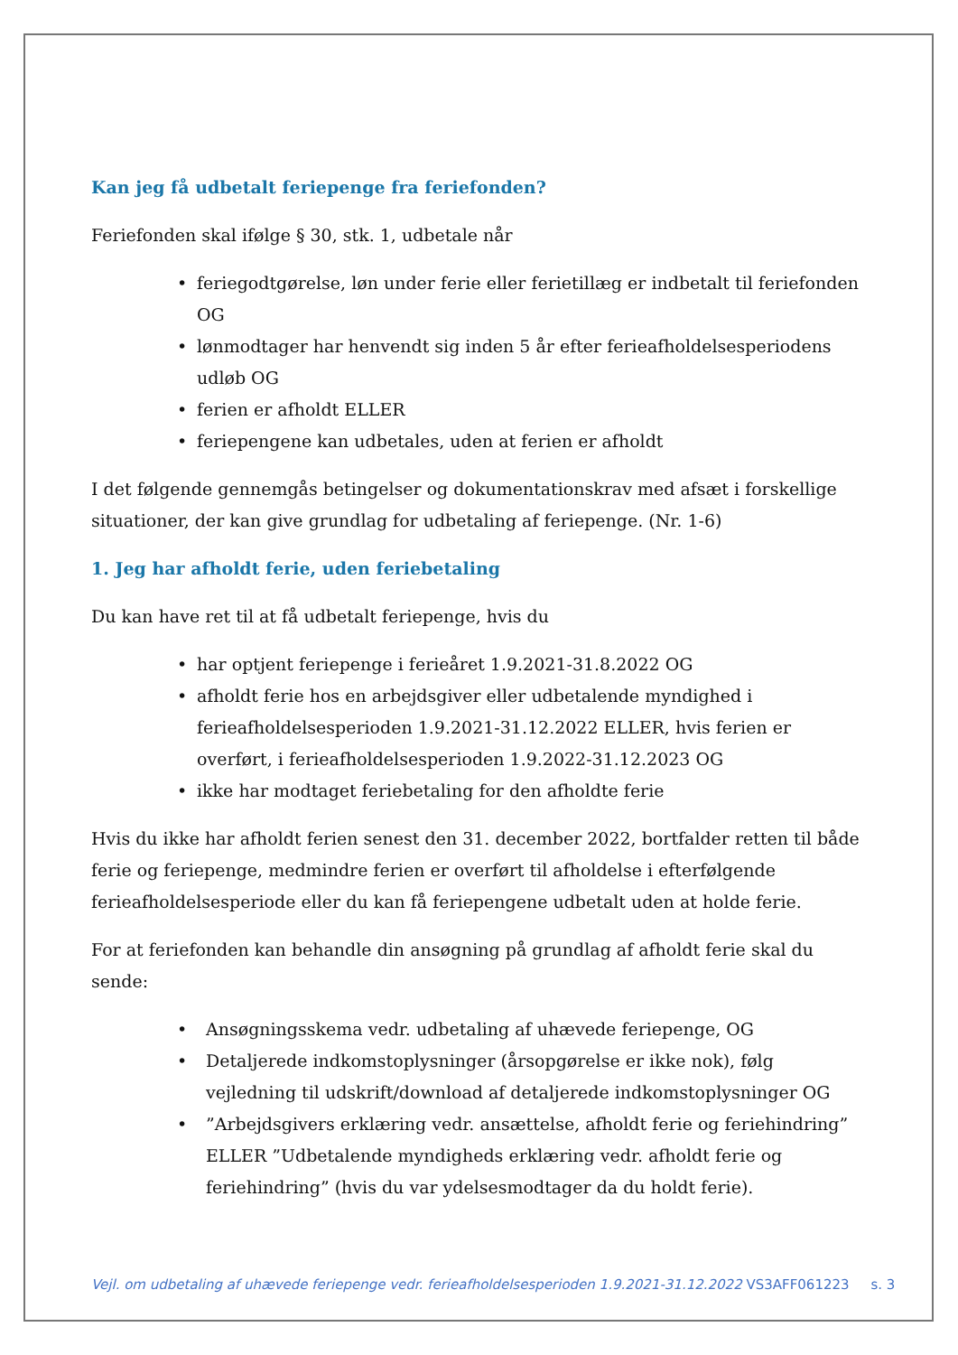Kan jeg få udbetalt feriepenge fra feriefonden?
Feriefonden skal ifølge § 30, stk. 1, udbetale når
• feriegodtgørelse, løn under ferie eller ferietillæg er indbetalt til feriefonden OG
• lønmodtager har henvendt sig inden 5 år efter ferieafholdelsesperiodens udløb OG
• ferien er afholdt ELLER
• feriepengene kan udbetales, uden at ferien er afholdt
I det følgende gennemgås betingelser og dokumentationskrav med afsæt i forskellige situationer, der kan give grundlag for udbetaling af feriepenge. (Nr. 1-6)
1. Jeg har afholdt ferie, uden feriebetaling
Du kan have ret til at få udbetalt feriepenge, hvis du
• har optjent feriepenge i ferieåret 1.9.2021-31.8.2022 OG
• afholdt ferie hos en arbejdsgiver eller udbetalende myndighed i ferieafholdelsesperioden 1.9.2021-31.12.2022 ELLER, hvis ferien er overført, i ferieafholdelsesperioden 1.9.2022-31.12.2023 OG
• ikke har modtaget feriebetaling for den afholdte ferie
Hvis du ikke har afholdt ferien senest den 31. december 2022, bortfalder retten til både ferie og feriepenge, medmindre ferien er overført til afholdelse i efterfølgende ferieafholdelsesperiode eller du kan få feriepengene udbetalt uden at holde ferie.
For at feriefonden kan behandle din ansøgning på grundlag af afholdt ferie skal du sende:
• Ansøgningsskema vedr. udbetaling af uhævede feriepenge, OG
• Detaljerede indkomstoplysninger (årsopgørelse er ikke nok), følg vejledning til udskrift/download af detaljerede indkomstoplysninger OG
•”Arbejdsgivers erklæring vedr. ansættelse, afholdt ferie og feriehindring” ELLER ”Udbetalende myndigheds erklæring vedr. afholdt ferie og feriehindring” (hvis du var ydelsesmodtager da du holdt ferie).
Vejl. om udbetaling af uhævede feriepenge vedr. ferieafholdelsesperioden 1.9.2021-31.12.2022 VS3AFF061223 s. 3